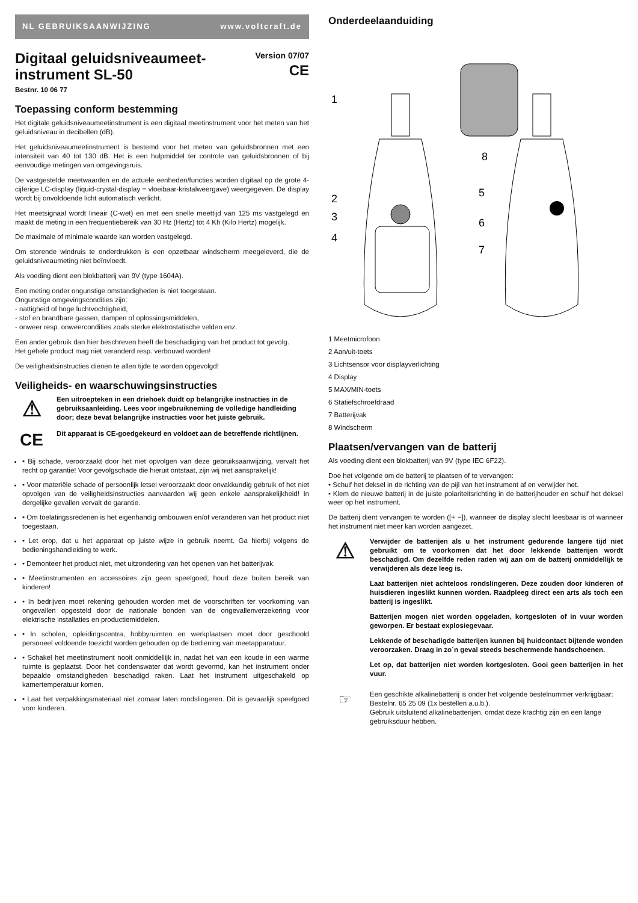NL GEBRUIKSAANWIJZING www.voltcraft.de
Digitaal geluidsniveaumeet-
instrument SL-50
Version 07/07
CE
Bestnr. 10 06 77
Toepassing conform bestemming
Het digitale geluidsniveaumeetinstrument is een digitaal meetinstrument voor het meten van het geluidsniveau in decibellen (dB).
Het geluidsniveaumeetinstrument is bestemd voor het meten van geluidsbronnen met een intensiteit van 40 tot 130 dB. Het is een hulpmiddel ter controle van geluidsbronnen of bij eenvoudige metingen van omgevingsruis.
De vastgestelde meetwaarden en de actuele eenheden/functies worden digitaal op de grote 4-cijferige LC-display (liquid-crystal-display = vloeibaar-kristalweergave) weergegeven. De display wordt bij onvoldoende licht automatisch verlicht.
Het meetsignaal wordt lineair (C-wet) en met een snelle meettijd van 125 ms vastgelegd en maakt de meting in een frequentiebereik van 30 Hz (Hertz) tot 4 Kh (Kilo Hertz) mogelijk.
De maximale of minimale waarde kan worden vastgelegd.
Om storende windruis te onderdrukken is een opzetbaar windscherm meegeleverd, die de geluidsniveaumeting niet beïnvloedt.
Als voeding dient een blokbatterij van 9V (type 1604A).
Een meting onder ongunstige omstandigheden is niet toegestaan.
Ongunstige omgevingscondities zijn:
- nattigheid of hoge luchtvochtigheid,
- stof en brandbare gassen, dampen of oplossingsmiddelen,
- onweer resp. onweercondities zoals sterke elektrostatische velden enz.
Een ander gebruik dan hier beschreven heeft de beschadiging van het product tot gevolg.
Het gehele product mag niet veranderd resp. verbouwd worden!
De veiligheidsinstructies dienen te allen tijde te worden opgevolgd!
Veiligheids- en waarschuwingsinstructies
⚠
Een uitroepteken in een driehoek duidt op belangrijke instructies in de gebruiksaanleiding. Lees voor ingebruikneming de volledige handleiding door; deze bevat belangrijke instructies voor het juiste gebruik.
CE
Dit apparaat is CE-goedgekeurd en voldoet aan de betreffende richtlijnen.
• Bij schade, veroorzaakt door het niet opvolgen van deze gebruiksaanwijzing, vervalt het recht op garantie! Voor gevolgschade die hieruit ontstaat, zijn wij niet aansprakelijk!
• Voor materiële schade of persoonlijk letsel veroorzaakt door onvakkundig gebruik of het niet opvolgen van de veiligheidsinstructies aanvaarden wij geen enkele aansprakelijkheid! In dergelijke gevallen vervalt de garantie.
• Om toelatingssredenen is het eigenhandig ombouwen en/of veranderen van het product niet toegestaan.
• Let erop, dat u het apparaat op juiste wijze in gebruik neemt. Ga hierbij volgens de bedieningshandleiding te werk.
• Demonteer het product niet, met uitzondering van het openen van het batterijvak.
• Meetinstrumenten en accessoires zijn geen speelgoed; houd deze buiten bereik van kinderen!
• In bedrijven moet rekening gehouden worden met de voorschriften ter voorkoming van ongevallen opgesteld door de nationale bonden van de ongevallenverzekering voor elektrische installaties en productiemiddelen.
• In scholen, opleidingscentra, hobbyruimten en werkplaatsen moet door geschoold personeel voldoende toezicht worden gehouden op de bediening van meetapparatuur.
• Schakel het meetinstrument nooit onmiddellijk in, nadat het van een koude in een warme ruimte is geplaatst. Door het condenswater dat wordt gevormd, kan het instrument onder bepaalde omstandigheden beschadigd raken. Laat het instrument uitgeschakeld op kamertemperatuur komen.
• Laat het verpakkingsmateriaal niet zomaar laten rondslingeren. Dit is gevaarlijk speelgoed voor kinderen.
Onderdeelaanduiding
1
2
3
4
8
5
6
7
1 Meetmicrofoon
2 Aan/uit-toets
3 Lichtsensor voor displayverlichting
4 Display
5 MAX/MIN-toets
6 Statiefschroefdraad
7 Batterijvak
8 Windscherm
Plaatsen/vervangen van de batterij
Als voeding dient een blokbatterij van 9V (type IEC 6F22).
Doe het volgende om de batterij te plaatsen of te vervangen:
• Schuif het deksel in de richting van de pijl van het instrument af en verwijder het.
• Klem de nieuwe batterij in de juiste polariteitsrichting in de batterijhouder en schuif het deksel weer op het instrument.
De batterij dient vervangen te worden ([+ −]), wanneer de display slecht leesbaar is of wanneer het instrument niet meer kan worden aangezet.
⚠
Verwijder de batterijen als u het instrument gedurende langere tijd niet gebruikt om te voorkomen dat het door lekkende batterijen wordt beschadigd. Om dezelfde reden raden wij aan om de batterij onmiddellijk te verwijderen als deze leeg is.
Laat batterijen niet achteloos rondslingeren. Deze zouden door kinderen of huisdieren ingeslikt kunnen worden. Raadpleeg direct een arts als toch een batterij is ingeslikt.
Batterijen mogen niet worden opgeladen, kortgesloten of in vuur worden geworpen. Er bestaat explosiegevaar.
Lekkende of beschadigde batterijen kunnen bij huidcontact bijtende wonden veroorzaken. Draag in zo´n geval steeds beschermende handschoenen.
Let op, dat batterijen niet worden kortgesloten. Gooi geen batterijen in het vuur.
☞
Een geschikte alkalinebatterij is onder het volgende bestelnummer verkrijgbaar:
Bestelnr. 65 25 09 (1x bestellen a.u.b.).
Gebruik uitsluitend alkalinebatterijen, omdat deze krachtig zijn en een lange gebruiksduur hebben.